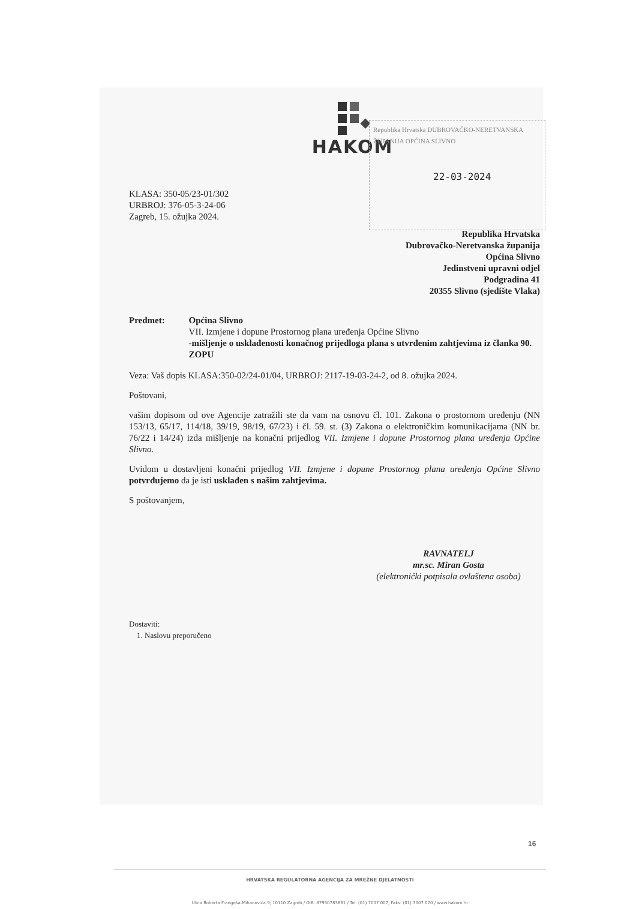HAKOM
Republika Hrvatska DUBROVAČKO-NERETVANSKA ŽUPANIJA OPĆINA SLIVNO
22-03-2024
KLASA: 350-05/23-01/302
URBROJ: 376-05-3-24-06
Zagreb, 15. ožujka 2024.
Republika Hrvatska
Dubrovačko-Neretvanska županija
Općina Slivno
Jedinstveni upravni odjel
Podgradina 41
20355 Slivno (sjedište Vlaka)
Predmet: Općina Slivno
VII. Izmjene i dopune Prostornog plana uređenja Općine Slivno
-mišljenje o usklađenosti konačnog prijedloga plana s utvrđenim zahtjevima iz članka 90. ZOPU
Veza: Vaš dopis KLASA:350-02/24-01/04, URBROJ: 2117-19-03-24-2, od 8. ožujka 2024.
Poštovani,
vašim dopisom od ove Agencije zatražili ste da vam na osnovu čl. 101. Zakona o prostornom uređenju (NN 153/13, 65/17, 114/18, 39/19, 98/19, 67/23) i čl. 59. st. (3) Zakona o elektroničkim komunikacijama (NN br. 76/22 i 14/24) izda mišljenje na konačni prijedlog VII. Izmjene i dopune Prostornog plana uređenja Općine Slivno.
Uvidom u dostavljeni konačni prijedlog VII. Izmjene i dopune Prostornog plana uređenja Općine Slivno potvrđujemo da je isti usklađen s našim zahtjevima.
S poštovanjem,
RAVNATELJ
mr.sc. Miran Gosta
(elektronički potpisala ovlaštena osoba)
Dostaviti:
1. Naslovu preporučeno
HRVATSKA REGULATORNA AGENCIJA ZA MREŽNE DJELATNOSTI
Ulica Roberta Frangeša-Mihanovića 9, 10110 Zagreb / OIB: 87950783661 / Tel: (01) 7007 007, Faks: (01) 7007 070 / www.hakom.hr
16